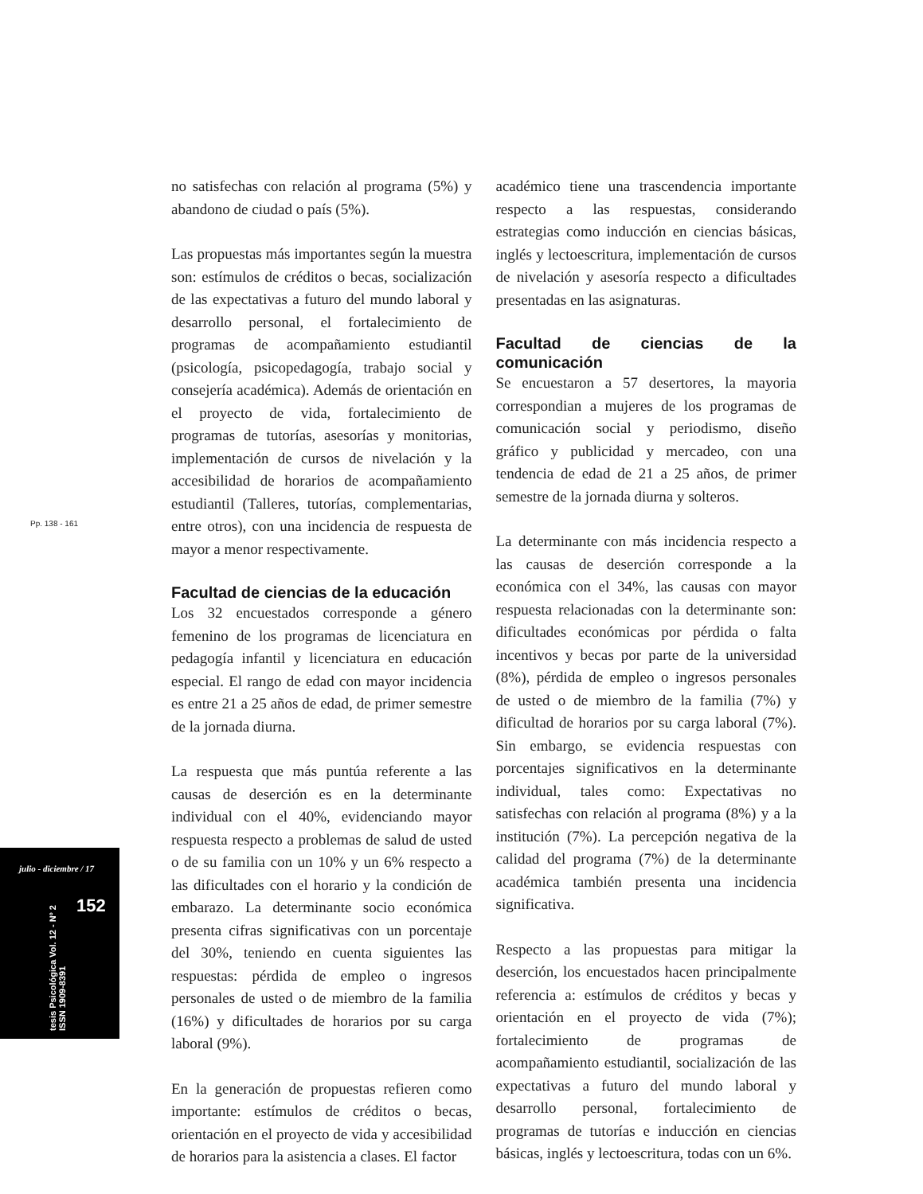Pp. 138 - 161
julio - diciembre / 17
tesis Psicológica Vol. 12 - Nº 2 ISSN 1909-8391
152
no satisfechas con relación al programa (5%) y abandono de ciudad o país (5%).
Las propuestas más importantes según la muestra son: estímulos de créditos o becas, socialización de las expectativas a futuro del mundo laboral y desarrollo personal, el fortalecimiento de programas de acompañamiento estudiantil (psicología, psicopedagogía, trabajo social y consejería académica). Además de orientación en el proyecto de vida, fortalecimiento de programas de tutorías, asesorías y monitorias, implementación de cursos de nivelación y la accesibilidad de horarios de acompañamiento estudiantil (Talleres, tutorías, complementarias, entre otros), con una incidencia de respuesta de mayor a menor respectivamente.
Facultad de ciencias de la educación
Los 32 encuestados corresponde a género femenino de los programas de licenciatura en pedagogía infantil y licenciatura en educación especial. El rango de edad con mayor incidencia es entre 21 a 25 años de edad, de primer semestre de la jornada diurna.
La respuesta que más puntúa referente a las causas de deserción es en la determinante individual con el 40%, evidenciando mayor respuesta respecto a problemas de salud de usted o de su familia con un 10% y un 6% respecto a las dificultades con el horario y la condición de embarazo. La determinante socio económica presenta cifras significativas con un porcentaje del 30%, teniendo en cuenta siguientes las respuestas: pérdida de empleo o ingresos personales de usted o de miembro de la familia (16%) y dificultades de horarios por su carga laboral (9%).
En la generación de propuestas refieren como importante: estímulos de créditos o becas, orientación en el proyecto de vida y accesibilidad de horarios para la asistencia a clases. El factor
académico tiene una trascendencia importante respecto a las respuestas, considerando estrategias como inducción en ciencias básicas, inglés y lectoescritura, implementación de cursos de nivelación y asesoría respecto a dificultades presentadas en las asignaturas.
Facultad de ciencias de la comunicación
Se encuestaron a 57 desertores, la mayoria correspondian a mujeres de los programas de comunicación social y periodismo, diseño gráfico y publicidad y mercadeo, con una tendencia de edad de 21 a 25 años, de primer semestre de la jornada diurna y solteros.
La determinante con más incidencia respecto a las causas de deserción corresponde a la económica con el 34%, las causas con mayor respuesta relacionadas con la determinante son: dificultades económicas por pérdida o falta incentivos y becas por parte de la universidad (8%), pérdida de empleo o ingresos personales de usted o de miembro de la familia (7%) y dificultad de horarios por su carga laboral (7%). Sin embargo, se evidencia respuestas con porcentajes significativos en la determinante individual, tales como: Expectativas no satisfechas con relación al programa (8%) y a la institución (7%). La percepción negativa de la calidad del programa (7%) de la determinante académica también presenta una incidencia significativa.
Respecto a las propuestas para mitigar la deserción, los encuestados hacen principalmente referencia a: estímulos de créditos y becas y orientación en el proyecto de vida (7%); fortalecimiento de programas de acompañamiento estudiantil, socialización de las expectativas a futuro del mundo laboral y desarrollo personal, fortalecimiento de programas de tutorías e inducción en ciencias básicas, inglés y lectoescritura, todas con un 6%.